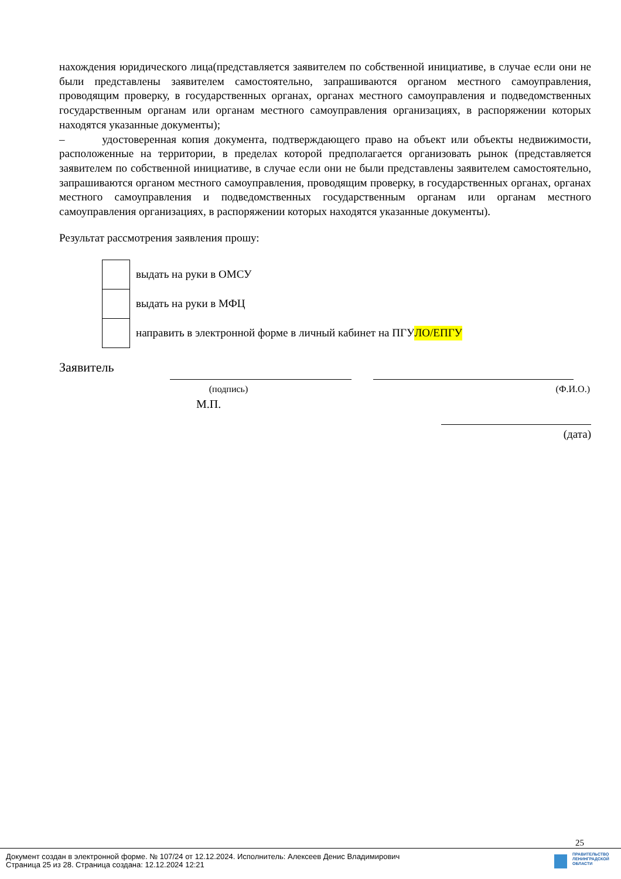нахождения юридического лица(представляется заявителем по собственной инициативе, в случае если они не были представлены заявителем самостоятельно, запрашиваются органом местного самоуправления, проводящим проверку, в государственных органах, органах местного самоуправления и подведомственных государственным органам или органам местного самоуправления организациях, в распоряжении которых находятся указанные документы);
– удостоверенная копия документа, подтверждающего право на объект или объекты недвижимости, расположенные на территории, в пределах которой предполагается организовать рынок (представляется заявителем по собственной инициативе, в случае если они не были представлены заявителем самостоятельно, запрашиваются органом местного самоуправления, проводящим проверку, в государственных органах, органах местного самоуправления и подведомственных государственным органам или органам местного самоуправления организациях, в распоряжении которых находятся указанные документы).
Результат рассмотрения заявления прошу:
выдать на руки в ОМСУ
выдать на руки в МФЦ
направить в электронной форме в личный кабинет на ПГУ ЛО/ЕПГУ
Заявитель
(подпись) (Ф.И.О.)
М.П.
(дата)
25
Документ создан в электронной форме. № 107/24 от 12.12.2024. Исполнитель: Алексеев Денис Владимирович
Страница 25 из 28. Страница создана: 12.12.2024 12:21
ПРАВИТЕЛЬСТВО
ЛЕНИНГРАДСКОЙ
ОБЛАСТИ